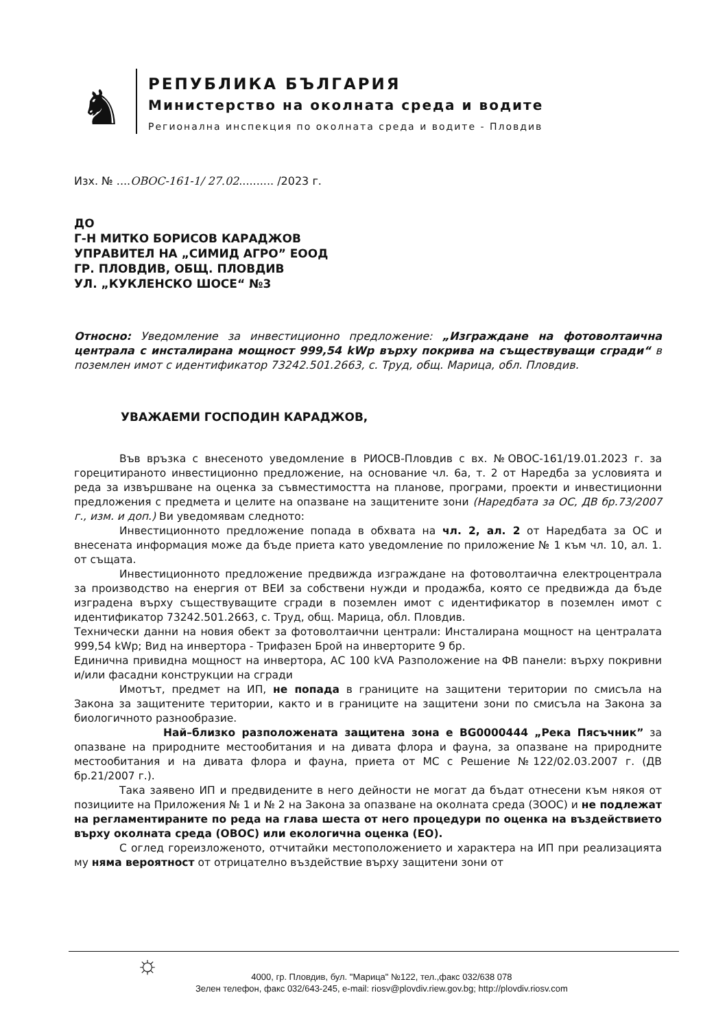♞
РЕПУБЛИКА БЪЛГАРИЯ
Министерство на околната среда и водите
Регионална инспекция по околната среда и водите - Пловдив
Изх. № ....ОВОС-161-1/ 27.02.......... /2023 г.
ДО
Г-Н МИТКО БОРИСОВ КАРАДЖОВ
УПРАВИТЕЛ НА „СИМИД АГРО” ЕООД
ГР. ПЛОВДИВ, ОБЩ. ПЛОВДИВ
УЛ. „КУКЛЕНСКО ШОСЕ“ №3
Относно: Уведомление за инвестиционно предложение: „Изграждане на фотоволтаична централа с инсталирана мощност 999,54 kWp върху покрива на съществуващи сгради“ в поземлен имот с идентификатор 73242.501.2663, с. Труд, общ. Марица, обл. Пловдив.
УВАЖАЕМИ ГОСПОДИН КАРАДЖОВ,
Във връзка с внесеното уведомление в РИОСВ-Пловдив с вх. №ОВОС-161/19.01.2023 г. за горецитираното инвестиционно предложение, на основание чл. 6а, т. 2 от Наредба за условията и реда за извършване на оценка за съвместимостта на планове, програми, проекти и инвестиционни предложения с предмета и целите на опазване на защитените зони (Наредбата за ОС, ДВ бр.73/2007 г., изм. и доп.) Ви уведомявам следното:
Инвестиционното предложение попада в обхвата на чл. 2, ал. 2 от Наредбата за ОС и внесената информация може да бъде приета като уведомление по приложение № 1 към чл. 10, ал. 1. от същата.
Инвестиционното предложение предвижда изграждане на фотоволтаична електроцентрала за производство на енергия от ВЕИ за собствени нужди и продажба, която се предвижда да бъде изградена върху съществуващите сгради в поземлен имот с идентификатор в поземлен имот с идентификатор 73242.501.2663, с. Труд, общ. Марица, обл. Пловдив.
Технически данни на новия обект за фотоволтаични централи: Инсталирана мощност на централата 999,54 kWp; Вид на инвертора - Трифазен Брой на инверторите 9 бр.
Единична привидна мощност на инвертора, АС 100 kVA Разположение на ФВ панели: върху покривни и/или фасадни конструкции на сгради
Имотът, предмет на ИП, не попада в границите на защитени територии по смисъла на Закона за защитените територии, както и в границите на защитени зони по смисъла на Закона за биологичното разнообразие.
Най–близко разположената защитена зона е BG0000444 „Река Пясъчник” за опазване на природните местообитания и на дивата флора и фауна, за опазване на природните местообитания и на дивата флора и фауна, приета от МС с Решение №122/02.03.2007 г. (ДВ бр.21/2007 г.).
Така заявено ИП и предвидените в него дейности не могат да бъдат отнесени към някоя от позициите на Приложения № 1 и № 2 на Закона за опазване на околната среда (ЗООС) и не подлежат на регламентираните по реда на глава шеста от него процедури по оценка на въздействието върху околната среда (ОВОС) или екологична оценка (ЕО).
С оглед гореизложеното, отчитайки местоположението и характера на ИП при реализацията му няма вероятност от отрицателно въздействие върху защитени зони от
☼
4000, гр. Пловдив, бул. "Марица" №122, тел.,факс 032/638 078
Зелен телефон, факс 032/643-245, e-mail: riosv@plovdiv.riew.gov.bg; http://plovdiv.riosv.com